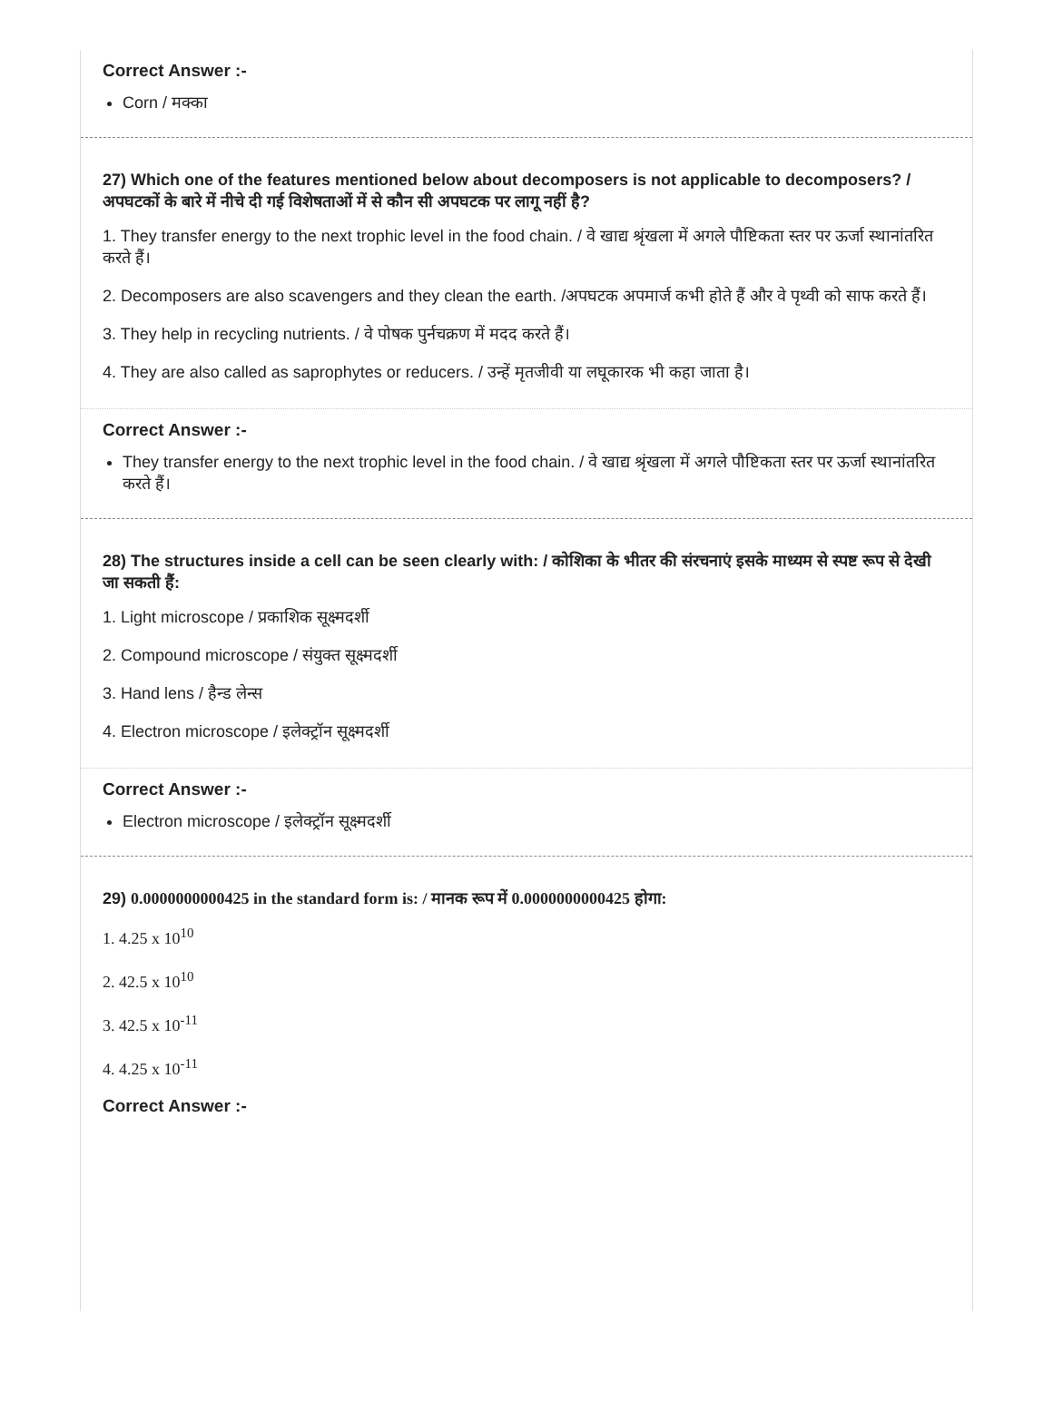Correct Answer :-
Corn / मक्का
27) Which one of the features mentioned below about decomposers is not applicable to decomposers? / अपघटकों के बारे में नीचे दी गई विशेषताओं में से कौन सी अपघटक पर लागू नहीं है?
1. They transfer energy to the next trophic level in the food chain. / वे खाद्य श्रृंखला में अगले पौष्टिकता स्तर पर ऊर्जा स्थानांतरित करते हैं।
2. Decomposers are also scavengers and they clean the earth. /अपघटक अपमार्ज कभी होते हैं और वे पृथ्वी को साफ करते हैं।
3. They help in recycling nutrients. / वे पोषक पुर्नचक्रण में मदद करते हैं।
4. They are also called as saprophytes or reducers. / उन्हें मृतजीवी या लघूकारक भी कहा जाता है।
Correct Answer :-
They transfer energy to the next trophic level in the food chain. / वे खाद्य श्रृंखला में अगले पौष्टिकता स्तर पर ऊर्जा स्थानांतरित करते हैं।
28) The structures inside a cell can be seen clearly with: / कोशिका के भीतर की संरचनाएं इसके माध्यम से स्पष्ट रूप से देखी जा सकती हैं:
1. Light microscope / प्रकाशिक सूक्ष्मदर्शी
2. Compound microscope / संयुक्त सूक्ष्मदर्शी
3. Hand lens / हैन्ड लेन्स
4. Electron microscope / इलेक्ट्रॉन सूक्ष्मदर्शी
Correct Answer :-
Electron microscope / इलेक्ट्रॉन सूक्ष्मदर्शी
29) 0.0000000000425 in the standard form is: / मानक रूप में 0.0000000000425 होगा:
1. 4.25 x 10<sup>10</sup>
2. 42.5 x 10<sup>10</sup>
3. 42.5 x 10<sup>-11</sup>
4. 4.25 x 10<sup>-11</sup>
Correct Answer :-